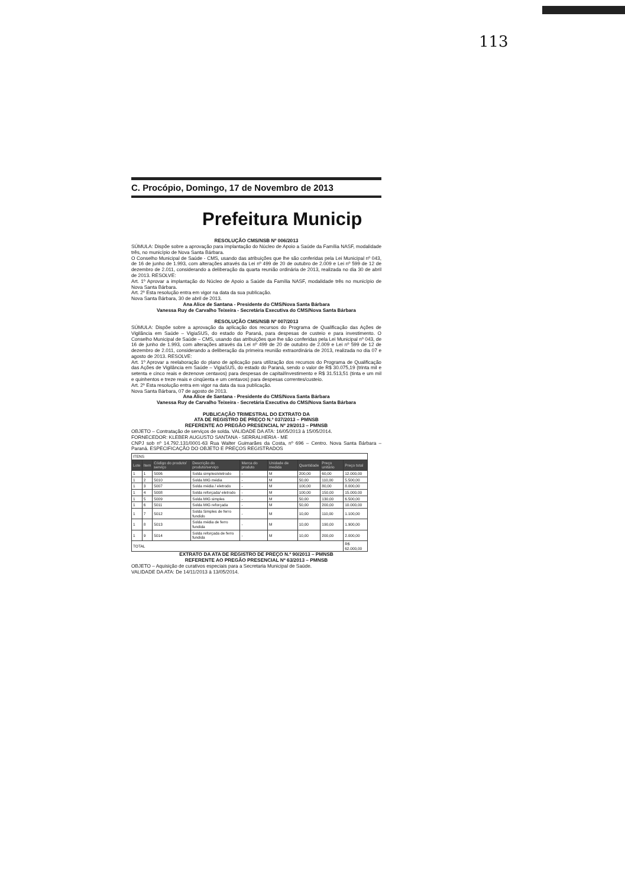113
C. Procópio, Domingo, 17 de Novembro de 2013
Prefeitura Municip
RESOLUÇÃO CMS/NSB Nº 006/2013
SÚMULA: Dispõe sobre a aprovação para implantação do Núcleo de Apoio a Saúde da Família NASF, modalidade três, no município de Nova Santa Bárbara.
O Conselho Municipal de Saúde - CMS, usando das atribuições que lhe são conferidas pela Lei Municipal nº 043, de 16 de junho de 1.993, com alterações através da Lei nº 499 de 20 de outubro de 2.009 e Lei nº 599 de 12 de dezembro de 2.011, considerando a deliberação da quarta reunião ordinária de 2013, realizada no dia 30 de abril de 2013. RESOLVE:
Art. 1º Aprovar a implantação do Núcleo de Apoio a Saúde da Família NASF, modalidade três no município de Nova Santa Bárbara.
Art. 2º Esta resolução entra em vigor na data da sua publicação.
Nova Santa Bárbara, 30 de abril de 2013.
Ana Alice de Santana - Presidente do CMS/Nova Santa Bárbara
Vanessa Ruy de Carvalho Teixeira - Secretária Executiva do CMS/Nova Santa Bárbara
RESOLUÇÃO CMS/NSB Nº 007/2013
SÚMULA: Dispõe sobre a aprovação da aplicação dos recursos do Programa de Qualificação das Ações de Vigilância em Saúde – VigiaSUS, do estado do Paraná, para despesas de custeio e para investimento. O Conselho Municipal de Saúde – CMS, usando das atribuições que lhe são conferidas pela Lei Municipal nº 043, de 16 de junho de 1.993, com alterações através da Lei nº 499 de 20 de outubro de 2.009 e Lei nº 599 de 12 de dezembro de 2.011, considerando a deliberação da primeira reunião extraordinária de 2013, realizada no dia 07 e agosto de 2013. RESOLVE:
Art. 1º Aprovar a reelaboração do plano de aplicação para utilização dos recursos do Programa de Qualificação das Ações de Vigilância em Saúde – VigiaSUS, do estado do Paraná, sendo o valor de R$ 30.075,19 (trinta mil e setenta e cinco reais e dezenove centavos) para despesas de capital/investimento e R$ 31.513,51 (tinta e um mil e quinhentos e treze reais e cinqüenta e um centavos) para despesas correntes/custeio.
Art. 2º Esta resolução entra em vigor na data da sua publicação.
Nova Santa Bárbara, 07 de agosto de 2013.
Ana Alice de Santana - Presidente do CMS/Nova Santa Bárbara
Vanessa Ruy de Carvalho Teixeira - Secretária Executiva do CMS/Nova Santa Bárbara
PUBLICAÇÃO TRIMESTRAL DO EXTRATO DA
ATA DE REGISTRO DE PREÇO N.º 037/2013 – PMNSB
REFERENTE AO PREGÃO PRESENCIAL Nº 29/2013 – PMNSB
OBJETO – Contratação de serviços de solda. VALIDADE DA ATA: 16/05/2013 à 15/05/2014.
FORNECEDOR: KLEBER AUGUSTO SANTANA - SERRALHERIA - ME
CNPJ sob nº 14.792.131/0001-63 Rua Walter Guimarães da Costa, nº 696 – Centro. Nova Santa Bárbara – Paraná. ESPECIFICAÇÃO DO OBJETO E PREÇOS REGISTRADOS
| ITENS | | | | | | | | |
| Lote | Item | Código do produto/ serviço | Descrição do produto/serviço | Marca do produto | Unidade de medida | Quantidade | Preço unitário | Preço total |
| 1 | 1 | 5006 | Solda simples/eletrodo | - | M | 200,00 | 60,00 | 12.000,00 |
| 1 | 2 | 5010 | Solda MIG média | - | M | 50,00 | 110,00 | 5.500,00 |
| 1 | 3 | 5007 | Solda média / eletrodo | - | M | 100,00 | 80,00 | 8.000,00 |
| 1 | 4 | 5008 | Solda reforçada/ eletrodo | - | M | 100,00 | 150,00 | 15.000,00 |
| 1 | 5 | 5009 | Solda MIG simples | - | M | 50,00 | 130,00 | 6.500,00 |
| 1 | 6 | 5011 | Solda MIG reforçada | - | M | 50,00 | 200,00 | 10.000,00 |
| 1 | 7 | 5012 | Solda Simples de ferro fundido | - | M | 10,00 | 110,00 | 1.100,00 |
| 1 | 8 | 5013 | Solda média de ferro fundida | - | M | 10,00 | 190,00 | 1.900,00 |
| 1 | 9 | 5014 | Solda reforçada de ferro fundida | - | M | 10,00 | 200,00 | 2.000,00 |
| TOTAL | | | | | | | | R$ 62.000,00 |
EXTRATO DA ATA DE REGISTRO DE PREÇO N.º 90/2013 – PMNSB
REFERENTE AO PREGÃO PRESENCIAL Nº 63/2013 – PMNSB
OBJETO – Aquisição de curativos especiais para a Secretaria Municipal de Saúde.
VALIDADE DA ATA: De 14/11/2013 à 13/05/2014.